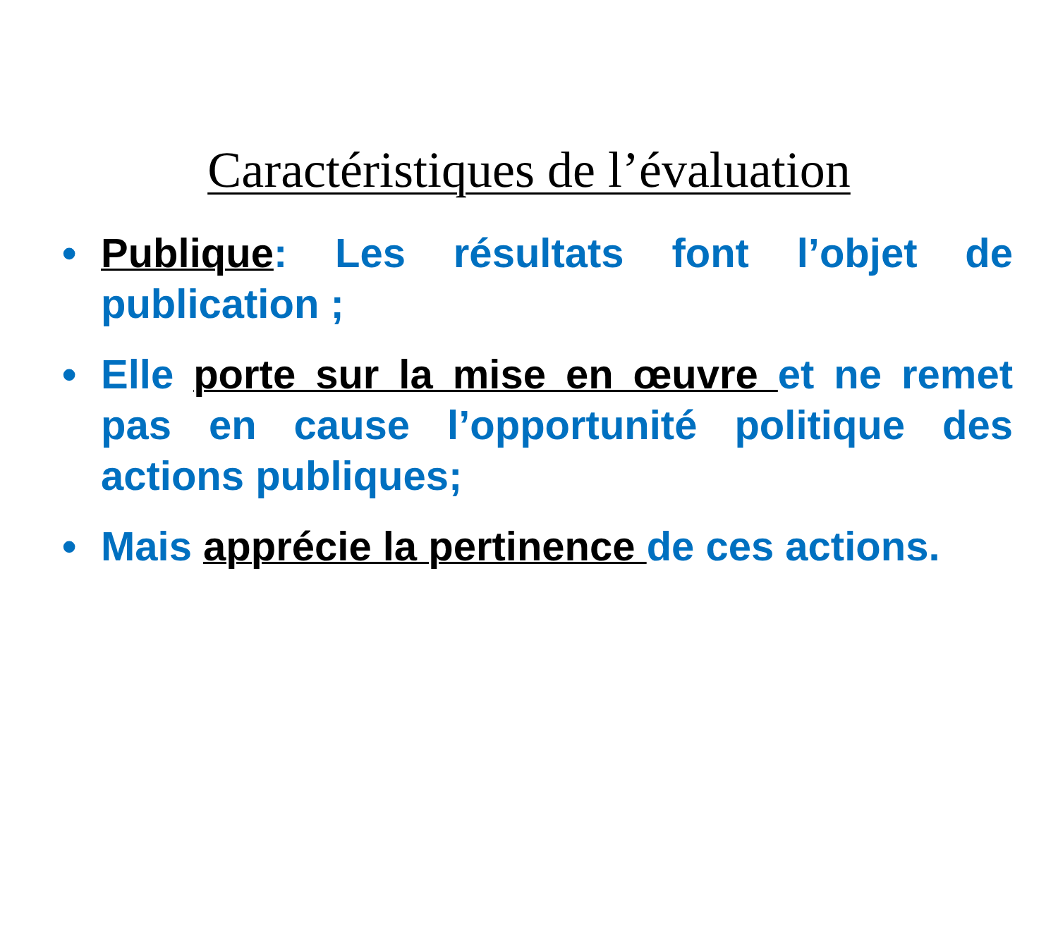Caractéristiques de l’évaluation
• Publique: Les résultats font l’objet de publication ;
• Elle porte sur la mise en œuvre et ne remet pas en cause l’opportunité politique des actions publiques;
• Mais apprécie la pertinence de ces actions.